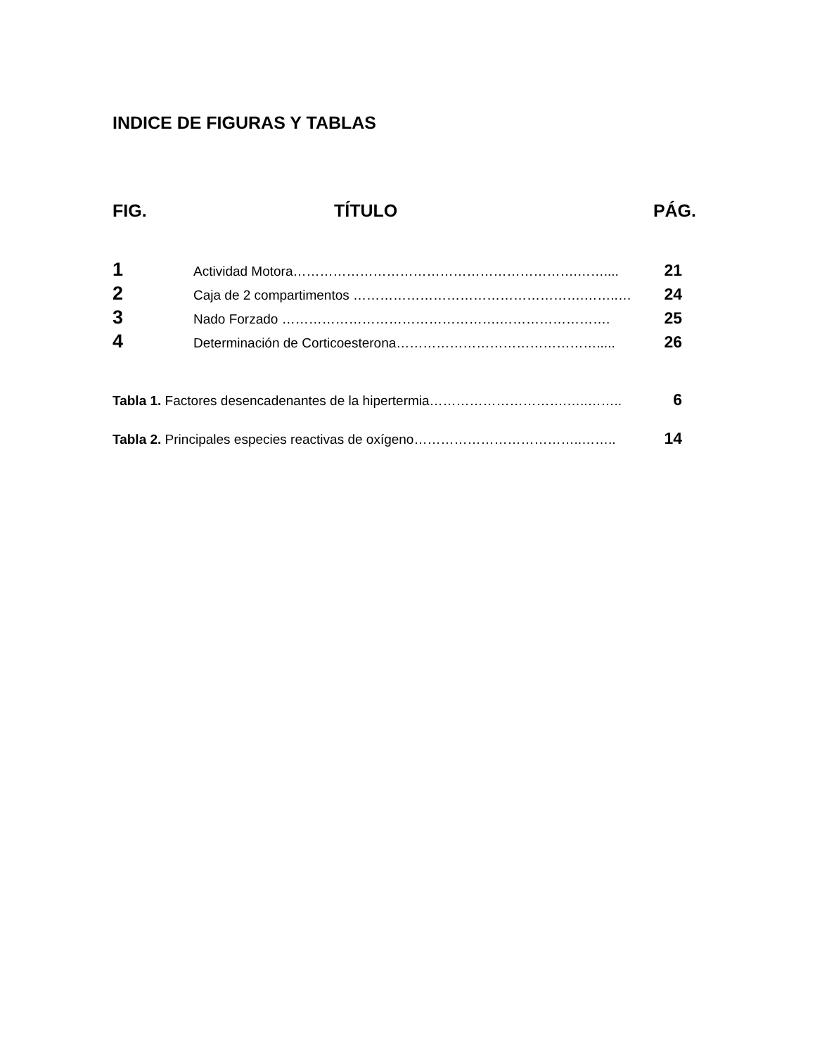INDICE DE FIGURAS Y TABLAS
FIG. TÍTULO PÁG.
1 Actividad Motora……………………………………………………….…….... 21
2 Caja de 2 compartimentos …………………………………………….……..… 24
3 Nado Forzado ………………………………………….……………………. 25
4 Determinación de Corticoesterona………………………………………..... 26
Tabla 1. Factores desencadenantes de la hipertermia………………………….…..…….. 6
Tabla 2. Principales especies reactivas de oxígeno………………………………..…….. 14